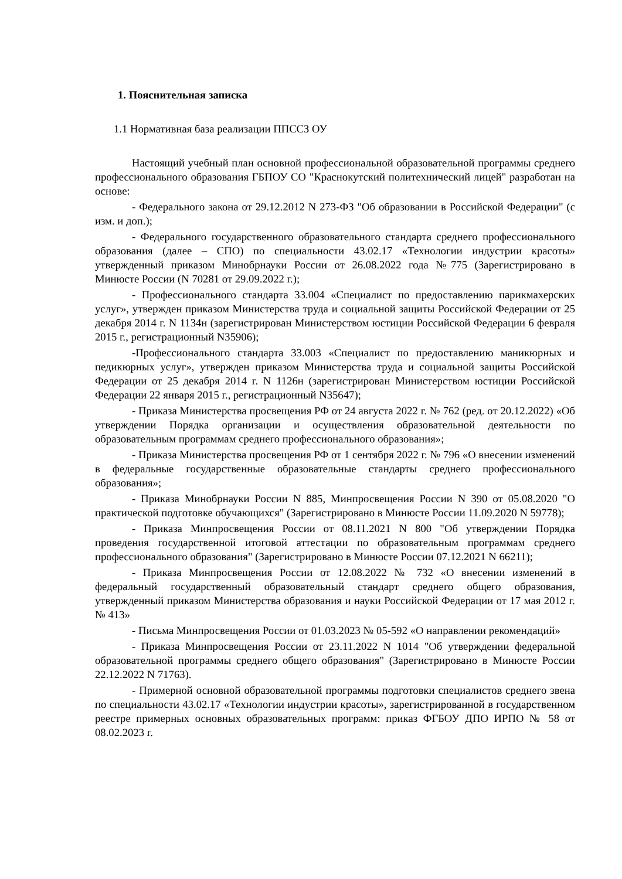1. Пояснительная записка
1.1 Нормативная база реализации ППССЗ ОУ
Настоящий учебный план основной профессиональной образовательной программы среднего профессионального образования ГБПОУ СО "Краснокутский политехнический лицей" разработан на основе:
- Федерального закона от 29.12.2012 N 273-ФЗ "Об образовании в Российской Федерации" (с изм. и доп.);
- Федерального государственного образовательного стандарта среднего профессионального образования (далее – СПО) по специальности 43.02.17 «Технологии индустрии красоты» утвержденный приказом Минобрнауки России от 26.08.2022 года №775 (Зарегистрировано в Минюсте России (N 70281 от 29.09.2022 г.);
- Профессионального стандарта 33.004 «Специалист по предоставлению парикмахерских услуг», утвержден приказом Министерства труда и социальной защиты Российской Федерации от 25 декабря 2014 г. N 1134н (зарегистрирован Министерством юстиции Российской Федерации 6 февраля 2015 г., регистрационный N35906);
-Профессионального стандарта 33.003 «Специалист по предоставлению маникюрных и педикюрных услуг», утвержден приказом Министерства труда и социальной защиты Российской Федерации от 25 декабря 2014 г. N 1126н (зарегистрирован Министерством юстиции Российской Федерации 22 января 2015 г., регистрационный N35647);
- Приказа Министерства просвещения РФ от 24 августа 2022 г. № 762 (ред. от 20.12.2022) «Об утверждении Порядка организации и осуществления образовательной деятельности по образовательным программам среднего профессионального образования»;
- Приказа Министерства просвещения РФ от 1 сентября 2022 г. № 796 «О внесении изменений в федеральные государственные образовательные стандарты среднего профессионального образования»;
- Приказа Минобрнауки России N 885, Минпросвещения России N 390 от 05.08.2020 "О практической подготовке обучающихся" (Зарегистрировано в Минюсте России 11.09.2020 N 59778);
- Приказа Минпросвещения России от 08.11.2021 N 800 "Об утверждении Порядка проведения государственной итоговой аттестации по образовательным программам среднего профессионального образования" (Зарегистрировано в Минюсте России 07.12.2021 N 66211);
- Приказа Минпросвещения России от 12.08.2022 № 732 «О внесении изменений в федеральный государственный образовательный стандарт среднего общего образования, утвержденный приказом Министерства образования и науки Российской Федерации от 17 мая 2012 г. № 413»
- Письма Минпросвещения России от 01.03.2023 № 05-592 «О направлении рекомендаций»
- Приказа Минпросвещения России от 23.11.2022 N 1014 "Об утверждении федеральной образовательной программы среднего общего образования" (Зарегистрировано в Минюсте России 22.12.2022 N 71763).
- Примерной основной образовательной программы подготовки специалистов среднего звена по специальности 43.02.17 «Технологии индустрии красоты», зарегистрированной в государственном реестре примерных основных образовательных программ: приказ ФГБОУ ДПО ИРПО № 58 от 08.02.2023 г.